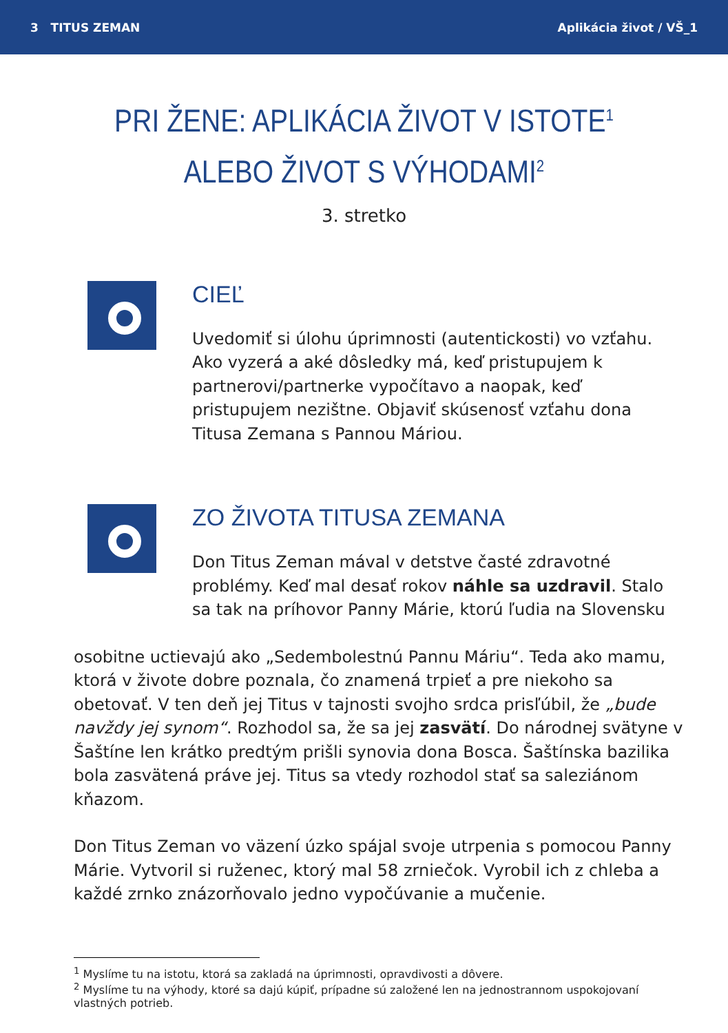3 TITUS ZEMAN Aplikácia život / VŠ_1
PRI ŽENE: APLIKÁCIA ŽIVOT V ISTOTE<sup>1</sup>
ALEBO ŽIVOT S VÝHODAMI<sup>2</sup>
3. stretko
CIEĽ
Uvedomiť si úlohu úprimnosti (autentickosti) vo vzťahu. Ako vyzerá a aké dôsledky má, keď pristupujem k partnerovi/partnerke vypočítavo a naopak, keď pristupujem nezištne. Objaviť skúsenosť vzťahu dona Titusa Zemana s Pannou Máriou.
ZO ŽIVOTA TITUSA ZEMANA
Don Titus Zeman mával v detstve časté zdravotné problémy. Keď mal desať rokov náhle sa uzdravil. Stalo sa tak na príhovor Panny Márie, ktorú ľudia na Slovensku
osobitne uctievajú ako „Sedembolestnú Pannu Máriu“. Teda ako mamu, ktorá v živote dobre poznala, čo znamená trpieť a pre niekoho sa obetovať. V ten deň jej Titus v tajnosti svojho srdca prisľúbil, že „bude navždy jej synom“. Rozhodol sa, že sa jej zasvätí. Do národnej svätyne v Šaštíne len krátko predtým prišli synovia dona Bosca. Šaštínska bazilika bola zasvätená práve jej. Titus sa vtedy rozhodol stať sa saleziánom kňazom.
Don Titus Zeman vo väzení úzko spájal svoje utrpenia s pomocou Panny Márie. Vytvoril si ruženec, ktorý mal 58 zrniečok. Vyrobil ich z chleba a každé zrnko znázorňovalo jedno vypočúvanie a mučenie.
<sup>1</sup> Myslíme tu na istotu, ktorá sa zakladá na úprimnosti, opravdivosti a dôvere.
<sup>2</sup> Myslíme tu na výhody, ktoré sa dajú kúpiť, prípadne sú založené len na jednostrannom uspokojovaní vlastných potrieb.